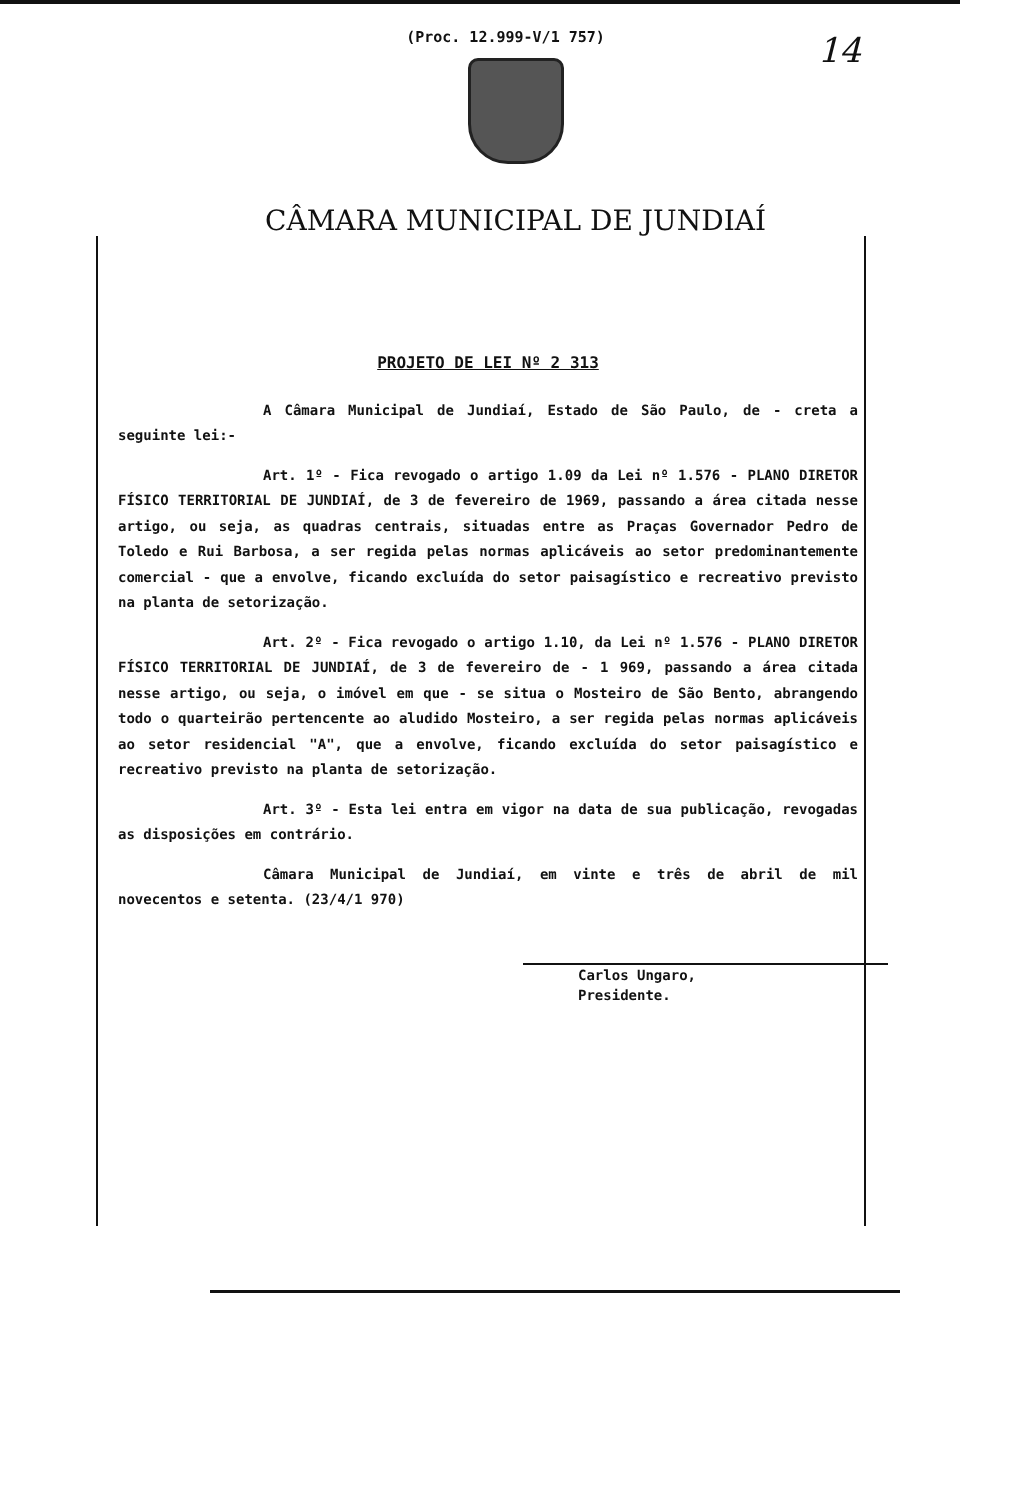14
(Proc. 12.999-V/1 757)
CÂMARA MUNICIPAL DE JUNDIAÍ
PROJETO DE LEI Nº 2 313
A Câmara Municipal de Jundiaí, Estado de São Paulo, de - creta a seguinte lei:-
Art. 1º - Fica revogado o artigo 1.09 da Lei nº 1.576 - PLANO DIRETOR FÍSICO TERRITORIAL DE JUNDIAÍ, de 3 de fevereiro de 1969, passando a área citada nesse artigo, ou seja, as quadras centrais, situadas entre as Praças Governador Pedro de Toledo e Rui Barbosa, a ser regida pelas normas aplicáveis ao setor predominantemente comercial - que a envolve, ficando excluída do setor paisagístico e recreativo previsto na planta de setorização.
Art. 2º - Fica revogado o artigo 1.10, da Lei nº 1.576 - PLANO DIRETOR FÍSICO TERRITORIAL DE JUNDIAÍ, de 3 de fevereiro de - 1 969, passando a área citada nesse artigo, ou seja, o imóvel em que - se situa o Mosteiro de São Bento, abrangendo todo o quarteirão pertencente ao aludido Mosteiro, a ser regida pelas normas aplicáveis ao setor residencial "A", que a envolve, ficando excluída do setor paisagístico e recreativo previsto na planta de setorização.
Art. 3º - Esta lei entra em vigor na data de sua publicação, revogadas as disposições em contrário.
Câmara Municipal de Jundiaí, em vinte e três de abril de mil novecentos e setenta. (23/4/1 970)
Carlos Ungaro,
Presidente.